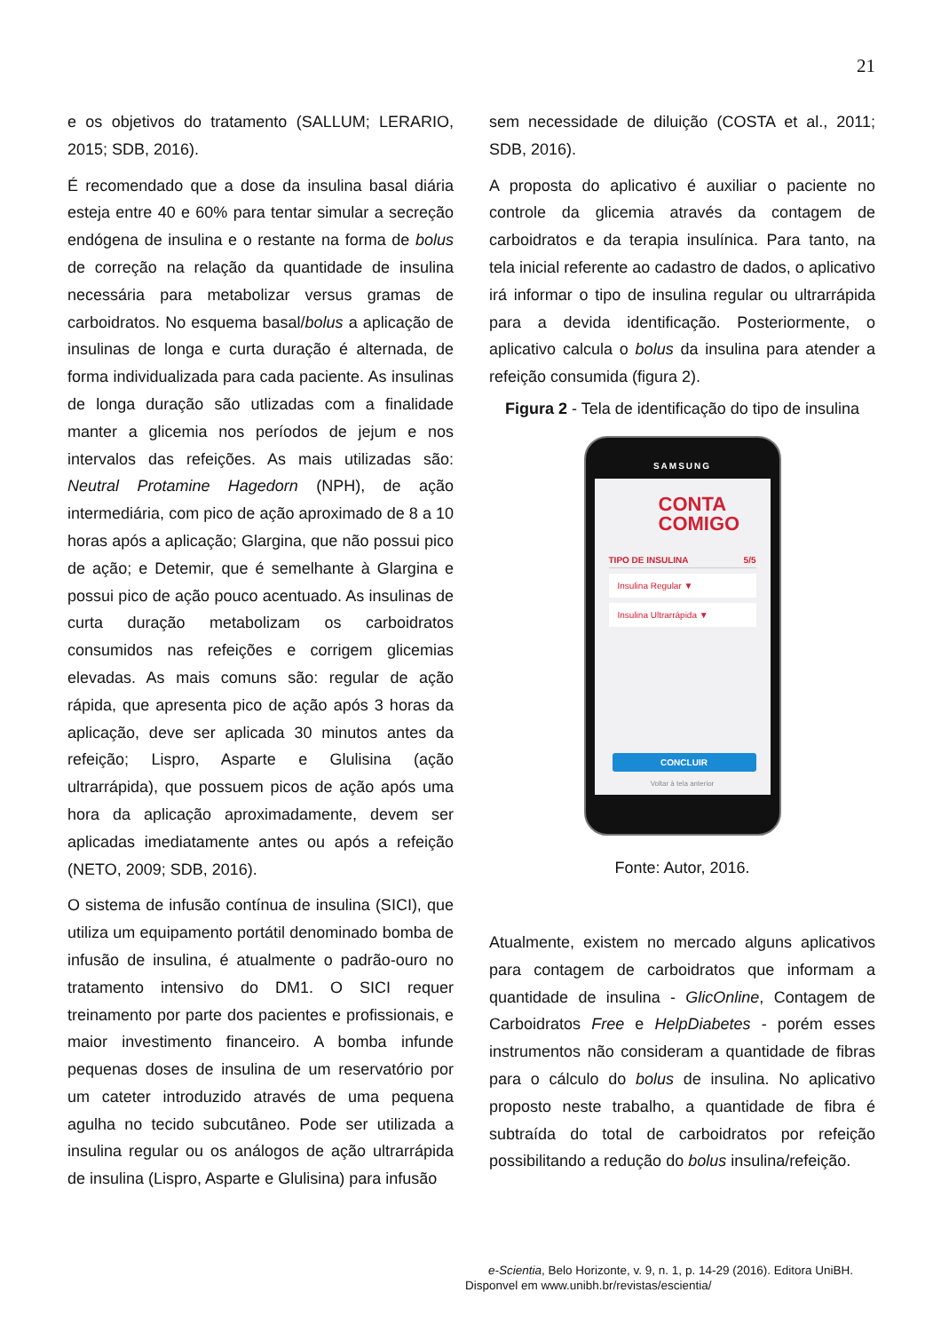21
e os objetivos do tratamento (SALLUM; LERARIO, 2015; SDB, 2016).
É recomendado que a dose da insulina basal diária esteja entre 40 e 60% para tentar simular a secreção endógena de insulina e o restante na forma de bolus de correção na relação da quantidade de insulina necessária para metabolizar versus gramas de carboidratos. No esquema basal/bolus a aplicação de insulinas de longa e curta duração é alternada, de forma individualizada para cada paciente. As insulinas de longa duração são utlizadas com a finalidade manter a glicemia nos períodos de jejum e nos intervalos das refeições. As mais utilizadas são: Neutral Protamine Hagedorn (NPH), de ação intermediária, com pico de ação aproximado de 8 a 10 horas após a aplicação; Glargina, que não possui pico de ação; e Detemir, que é semelhante à Glargina e possui pico de ação pouco acentuado. As insulinas de curta duração metabolizam os carboidratos consumidos nas refeições e corrigem glicemias elevadas. As mais comuns são: regular de ação rápida, que apresenta pico de ação após 3 horas da aplicação, deve ser aplicada 30 minutos antes da refeição; Lispro, Asparte e Glulisina (ação ultrarrápida), que possuem picos de ação após uma hora da aplicação aproximadamente, devem ser aplicadas imediatamente antes ou após a refeição (NETO, 2009; SDB, 2016).
O sistema de infusão contínua de insulina (SICI), que utiliza um equipamento portátil denominado bomba de infusão de insulina, é atualmente o padrão-ouro no tratamento intensivo do DM1. O SICI requer treinamento por parte dos pacientes e profissionais, e maior investimento financeiro. A bomba infunde pequenas doses de insulina de um reservatório por um cateter introduzido através de uma pequena agulha no tecido subcutâneo. Pode ser utilizada a insulina regular ou os análogos de ação ultrarrápida de insulina (Lispro, Asparte e Glulisina) para infusão
sem necessidade de diluição (COSTA et al., 2011; SDB, 2016).
A proposta do aplicativo é auxiliar o paciente no controle da glicemia através da contagem de carboidratos e da terapia insulínica. Para tanto, na tela inicial referente ao cadastro de dados, o aplicativo irá informar o tipo de insulina regular ou ultrarrápida para a devida identificação. Posteriormente, o aplicativo calcula o bolus da insulina para atender a refeição consumida (figura 2).
Figura 2 - Tela de identificação do tipo de insulina
SAMSUNG
CONTA
COMIGO
TIPO DE INSULINA 5/5
Insulina Regular ▼
Insulina Ultrarrápida ▼
CONCLUIR
Voltar à tela anterior
Fonte: Autor, 2016.
Atualmente, existem no mercado alguns aplicativos para contagem de carboidratos que informam a quantidade de insulina - GlicOnline, Contagem de Carboidratos Free e HelpDiabetes - porém esses instrumentos não consideram a quantidade de fibras para o cálculo do bolus de insulina. No aplicativo proposto neste trabalho, a quantidade de fibra é subtraída do total de carboidratos por refeição possibilitando a redução do bolus insulina/refeição.
e-Scientia, Belo Horizonte, v. 9, n. 1, p. 14-29 (2016). Editora UniBH.
Disponvel em www.unibh.br/revistas/escientia/